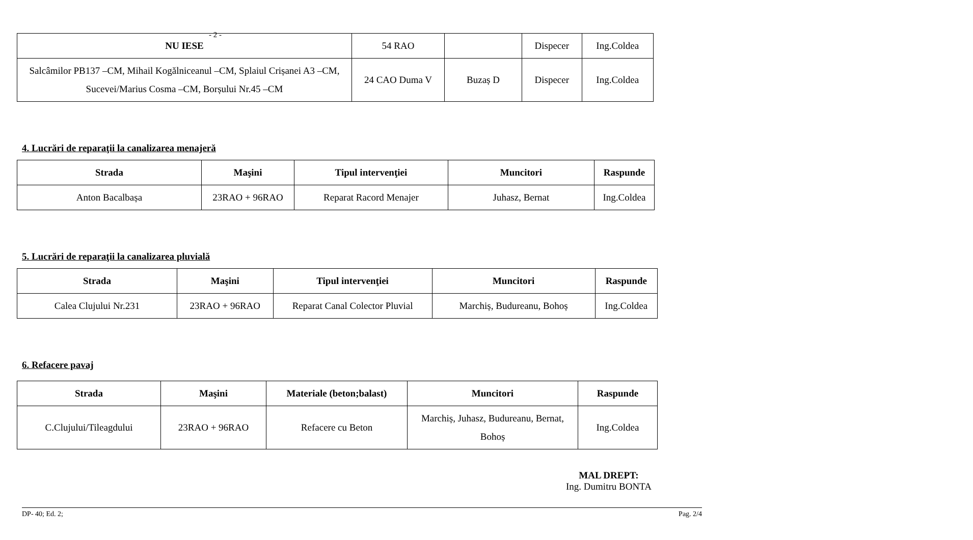- 2 -
| NU IESE | 54 RAO | | Dispecer | Ing.Coldea |
| Salcâmilor PB137 –CM, Mihail Kogălniceanul –CM, Splaiul Crișanei A3 –CM, Sucevei/Marius Cosma –CM, Borșului Nr.45 –CM | 24 CAO Duma V | Buzaș D | Dispecer | Ing.Coldea |
4. Lucrări de reparaţii la canalizarea menajeră
| Strada | Maşini | Tipul intervenţiei | Muncitori | Raspunde |
| --- | --- | --- | --- | --- |
| Anton Bacalbașa | 23RAO + 96RAO | Reparat Racord Menajer | Juhasz, Bernat | Ing.Coldea |
5. Lucrări de reparaţii la canalizarea pluvială
| Strada | Maşini | Tipul intervenţiei | Muncitori | Raspunde |
| --- | --- | --- | --- | --- |
| Calea Clujului Nr.231 | 23RAO + 96RAO | Reparat Canal Colector Pluvial | Marchiș, Budureanu, Bohoș | Ing.Coldea |
6. Refacere pavaj
| Strada | Maşini | Materiale (beton;balast) | Muncitori | Raspunde |
| --- | --- | --- | --- | --- |
| C.Clujului/Tileagdului | 23RAO + 96RAO | Refacere cu Beton | Marchiș, Juhasz, Budureanu, Bernat, Bohoș | Ing.Coldea |
MAL DREPT:
Ing. Dumitru BONTA
DP- 40; Ed. 2; Pag. 2/4